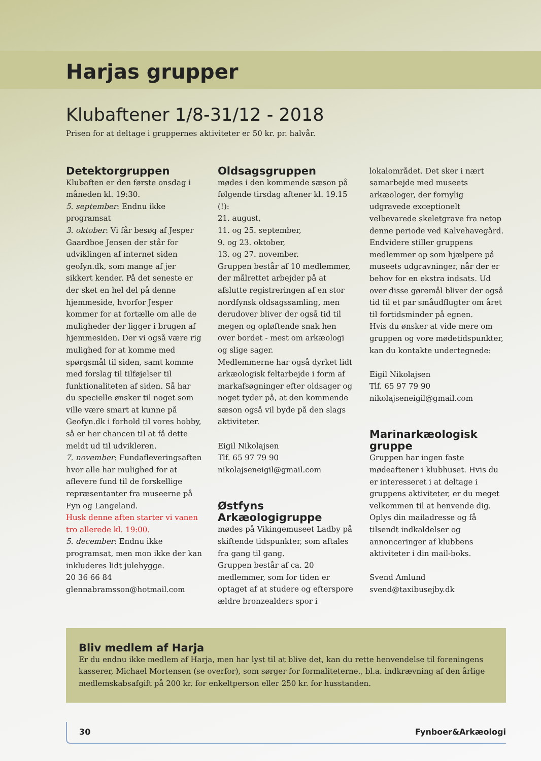Harjas grupper
Klubaftener 1/8-31/12 - 2018
Prisen for at deltage i gruppernes aktiviteter er 50 kr. pr. halvår.
Detektorgruppen
Klubaften er den første onsdag i måneden kl. 19:30.
5. september: Endnu ikke programsat
3. oktober: Vi får besøg af Jesper Gaardboe Jensen der står for udviklingen af internet siden geofyn.dk, som mange af jer sikkert kender. På det seneste er der sket en hel del på denne hjemmeside, hvorfor Jesper kommer for at fortælle om alle de muligheder der ligger i brugen af hjemmesiden. Der vi også være rig mulighed for at komme med spørgsmål til siden, samt komme med forslag til tilføjelser til funktionaliteten af siden. Så har du specielle ønsker til noget som ville være smart at kunne på Geofyn.dk i forhold til vores hobby, så er her chancen til at få dette meldt ud til udvikleren.
7. november: Fundafleveringsaften hvor alle har mulighed for at aflevere fund til de forskellige repræsentanter fra museerne på Fyn og Langeland.
Husk denne aften starter vi vanen tro allerede kl. 19:00.
5. december: Endnu ikke programsat, men mon ikke der kan inkluderes lidt julehygge.
20 36 66 84
glennabramsson@hotmail.com
Oldsagsgruppen
mødes i den kommende sæson på følgende tirsdag aftener kl. 19.15 (!):
21. august,
11. og 25. september,
9. og 23. oktober,
13. og 27. november.
Gruppen består af 10 medlemmer, der målrettet arbejder på at afslutte registreringen af en stor nordfynsk oldsagssamling, men derudover bliver der også tid til megen og opløftende snak hen over bordet - mest om arkæologi og slige sager.
Medlemmerne har også dyrket lidt arkæologisk feltarbejde i form af markafsøgninger efter oldsager og noget tyder på, at den kommende sæson også vil byde på den slags aktiviteter.
Eigil Nikolajsen
Tlf. 65 97 79 90
nikolajseneigil@gmail.com
Østfyns Arkæologigruppe
mødes på Vikingemuseet Ladby på skiftende tidspunkter, som aftales fra gang til gang.
Gruppen består af ca. 20 medlemmer, som for tiden er optaget af at studere og efterspore ældre bronzealders spor i
lokalområdet. Det sker i nært samarbejde med museets arkæologer, der fornylig udgravede exceptionelt velbevarede skeletgrave fra netop denne periode ved Kalvehavegård. Endvidere stiller gruppens medlemmer op som hjælpere på museets udgravninger, når der er behov for en ekstra indsats. Ud over disse gøremål bliver der også tid til et par småudflugter om året til fortidsminder på egnen.
Hvis du ønsker at vide mere om gruppen og vore mødetidspunkter, kan du kontakte undertegnede:
Eigil Nikolajsen
Tlf. 65 97 79 90
nikolajseneigil@gmail.com
Marinarkæologisk gruppe
Gruppen har ingen faste mødeaftener i klubhuset. Hvis du er interesseret i at deltage i gruppens aktiviteter, er du meget velkommen til at henvende dig. Oplys din mailadresse og få tilsendt indkaldelser og annonceringer af klubbens aktiviteter i din mail-boks.
Svend Amlund
svend@taxibusejby.dk
Bliv medlem af Harja
Er du endnu ikke medlem af Harja, men har lyst til at blive det, kan du rette henvendelse til foreningens kasserer, Michael Mortensen (se overfor), som sørger for formaliteterne., bl.a. indkrævning af den årlige medlemskabsafgift på 200 kr. for enkeltperson eller 250 kr. for husstanden.
30 Fynboer&Arkæologi